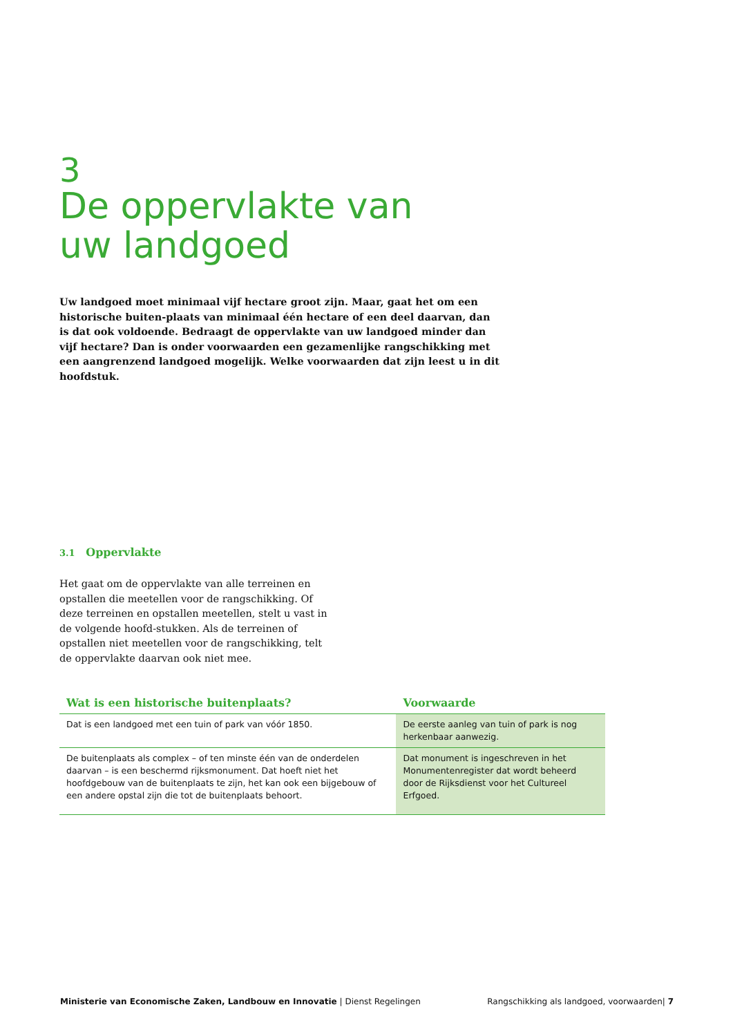3
De oppervlakte van
uw landgoed
Uw landgoed moet minimaal vijf hectare groot zijn. Maar, gaat het om een historische buiten-plaats van minimaal één hectare of een deel daarvan, dan is dat ook voldoende. Bedraagt de oppervlakte van uw landgoed minder dan vijf hectare? Dan is onder voorwaarden een gezamenlijke rangschikking met een aangrenzend landgoed mogelijk. Welke voorwaarden dat zijn leest u in dit hoofdstuk.
3.1 Oppervlakte
Het gaat om de oppervlakte van alle terreinen en opstallen die meetellen voor de rangschikking. Of deze terreinen en opstallen meetellen, stelt u vast in de volgende hoofd-stukken. Als de terreinen of opstallen niet meetellen voor de rangschikking, telt de oppervlakte daarvan ook niet mee.
| Wat is een historische buitenplaats? | Voorwaarde |
| --- | --- |
| Dat is een landgoed met een tuin of park van vóór 1850. | De eerste aanleg van tuin of park is nog herkenbaar aanwezig. |
| De buitenplaats als complex – of ten minste één van de onderdelen daarvan – is een beschermd rijksmonument. Dat hoeft niet het hoofdgebouw van de buitenplaats te zijn, het kan ook een bijgebouw of een andere opstal zijn die tot de buitenplaats behoort. | Dat monument is ingeschreven in het Monumentenregister dat wordt beheerd door de Rijksdienst voor het Cultureel Erfgoed. |
Ministerie van Economische Zaken, Landbouw en Innovatie | Dienst Regelingen Rangschikking als landgoed, voorwaarden| 7